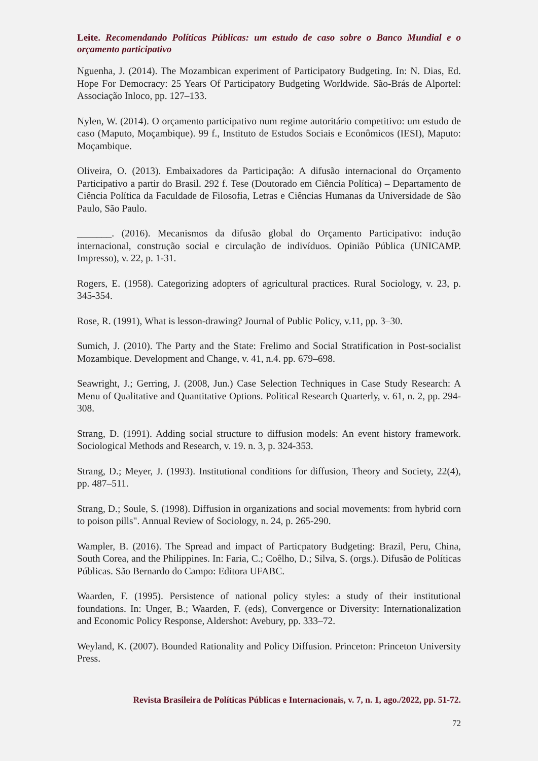Leite. Recomendando Políticas Públicas: um estudo de caso sobre o Banco Mundial e o orçamento participativo
Nguenha, J. (2014). The Mozambican experiment of Participatory Budgeting. In: N. Dias, Ed. Hope For Democracy: 25 Years Of Participatory Budgeting Worldwide. São-Brás de Alportel: Associação Inloco, pp. 127–133.
Nylen, W. (2014). O orçamento participativo num regime autoritário competitivo: um estudo de caso (Maputo, Moçambique). 99 f., Instituto de Estudos Sociais e Econômicos (IESI), Maputo: Moçambique.
Oliveira, O. (2013). Embaixadores da Participação: A difusão internacional do Orçamento Participativo a partir do Brasil. 292 f. Tese (Doutorado em Ciência Política) – Departamento de Ciência Política da Faculdade de Filosofia, Letras e Ciências Humanas da Universidade de São Paulo, São Paulo.
_______. (2016). Mecanismos da difusão global do Orçamento Participativo: indução internacional, construção social e circulação de indivíduos. Opinião Pública (UNICAMP. Impresso), v. 22, p. 1-31.
Rogers, E. (1958). Categorizing adopters of agricultural practices. Rural Sociology, v. 23, p. 345-354.
Rose, R. (1991), What is lesson-drawing? Journal of Public Policy, v.11, pp. 3–30.
Sumich, J. (2010). The Party and the State: Frelimo and Social Stratification in Post-socialist Mozambique. Development and Change, v. 41, n.4. pp. 679–698.
Seawright, J.; Gerring, J. (2008, Jun.) Case Selection Techniques in Case Study Research: A Menu of Qualitative and Quantitative Options. Political Research Quarterly, v. 61, n. 2, pp. 294-308.
Strang, D. (1991). Adding social structure to diffusion models: An event history framework. Sociological Methods and Research, v. 19. n. 3, p. 324-353.
Strang, D.; Meyer, J. (1993). Institutional conditions for diffusion, Theory and Society, 22(4), pp. 487–511.
Strang, D.; Soule, S. (1998). Diffusion in organizations and social movements: from hybrid corn to poison pills". Annual Review of Sociology, n. 24, p. 265-290.
Wampler, B. (2016). The Spread and impact of Particpatory Budgeting: Brazil, Peru, China, South Corea, and the Philippines. In: Faria, C.; Coêlho, D.; Silva, S. (orgs.). Difusão de Políticas Públicas. São Bernardo do Campo: Editora UFABC.
Waarden, F. (1995). Persistence of national policy styles: a study of their institutional foundations. In: Unger, B.; Waarden, F. (eds), Convergence or Diversity: Internationalization and Economic Policy Response, Aldershot: Avebury, pp. 333–72.
Weyland, K. (2007). Bounded Rationality and Policy Diffusion. Princeton: Princeton University Press.
Revista Brasileira de Políticas Públicas e Internacionais, v. 7, n. 1, ago./2022, pp. 51-72.
72